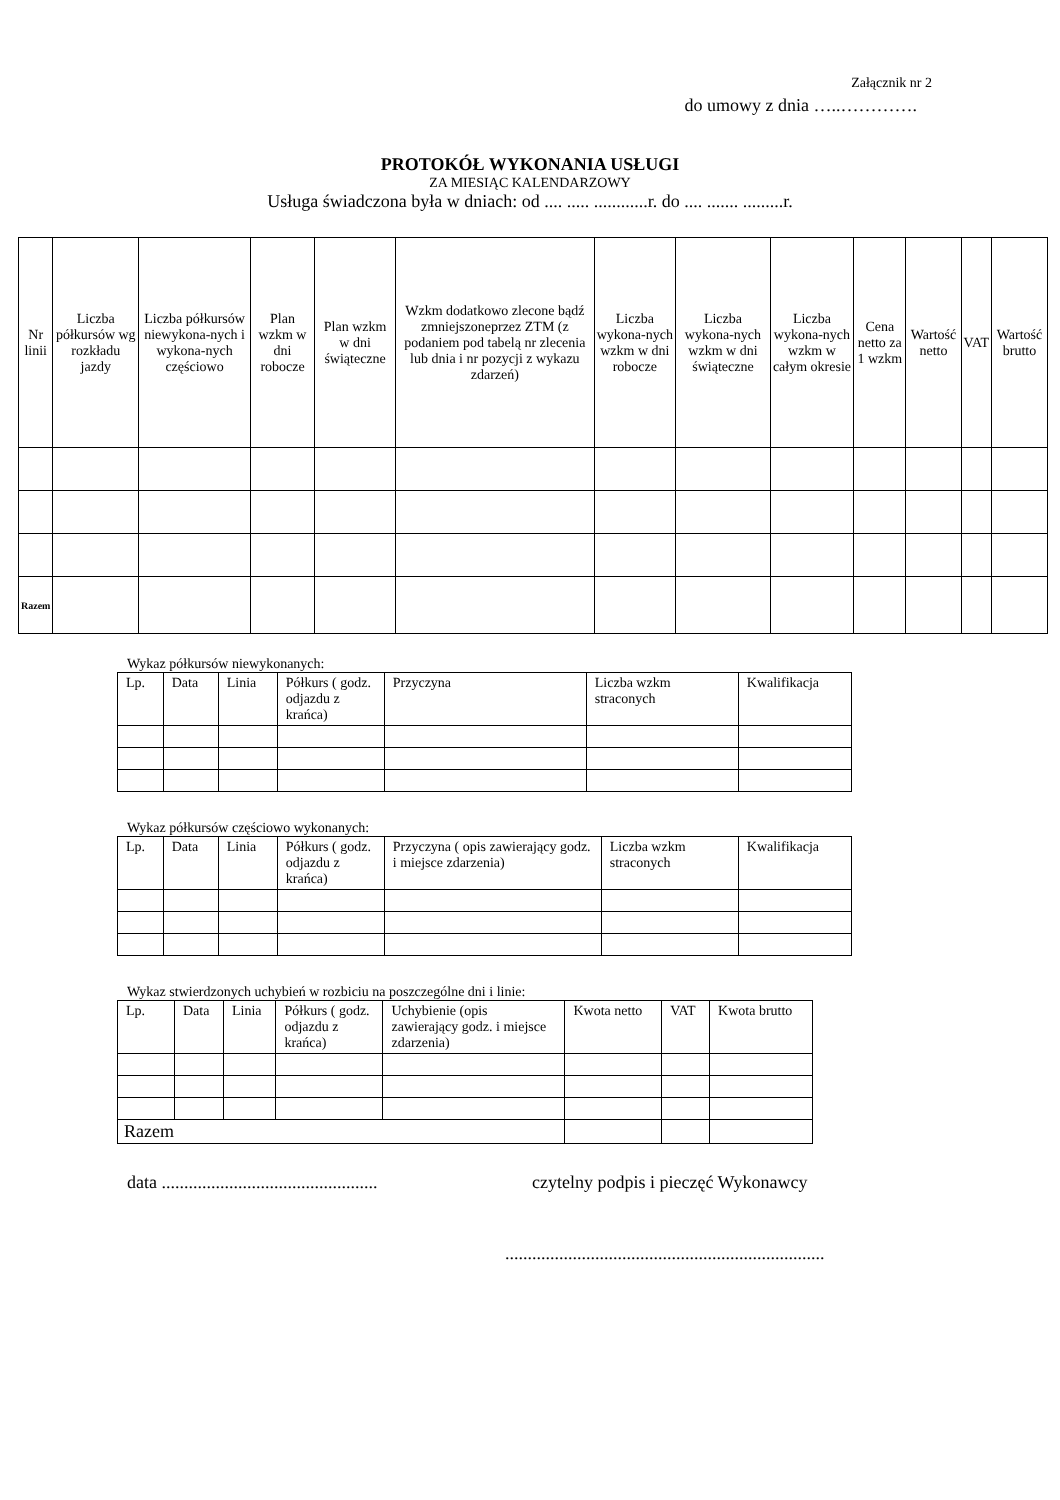Załącznik nr 2
do umowy z dnia …..………….
PROTOKÓŁ WYKONANIA USŁUGI
ZA MIESIĄC KALENDARZOWY
Usługa świadczona była w dniach: od .... ..... ............r. do .... ....... .........r.
| Nr linii | Liczba półkursów wg rozkładu jazdy | Liczba półkursów niewykona-nych i wykona-nych częściowo | Plan wzkm w dni robocze | Plan wzkm w dni świąteczne | Wzkm dodatkowo zlecone bądź zmniejszoneprzez ZTM (z podaniem pod tabelą nr zlecenia lub dnia i nr pozycji z wykazu zdarzeń) | Liczba wykona-nych wzkm w dni robocze | Liczba wykona-nych wzkm w dni świąteczne | Liczba wykona-nych wzkm w całym okresie | Cena netto za 1 wzkm | Wartość netto | VAT | Wartość brutto |
| --- | --- | --- | --- | --- | --- | --- | --- | --- | --- | --- | --- | --- |
| Razem | | | | | | | | | | | | |
Wykaz półkursów niewykonanych:
| Lp. | Data | Linia | Półkurs ( godz. odjazdu z krańca) | Przyczyna | Liczba wzkm straconych | Kwalifikacja |
| --- | --- | --- | --- | --- | --- | --- |
Wykaz półkursów częściowo wykonanych:
| Lp. | Data | Linia | Półkurs ( godz. odjazdu z krańca) | Przyczyna ( opis zawierający godz. i miejsce zdarzenia) | Liczba wzkm straconych | Kwalifikacja |
| --- | --- | --- | --- | --- | --- | --- |
Wykaz stwierdzonych uchybień w rozbiciu na poszczególne dni i linie:
| Lp. | Data | Linia | Półkurs ( godz. odjazdu z krańca) | Uchybienie (opis zawierający godz. i miejsce zdarzenia) | Kwota netto | VAT | Kwota brutto |
| --- | --- | --- | --- | --- | --- | --- | --- |
| Razem | | | | | | | |
data ................................................ czytelny podpis i pieczęć Wykonawcy
.......................................................................